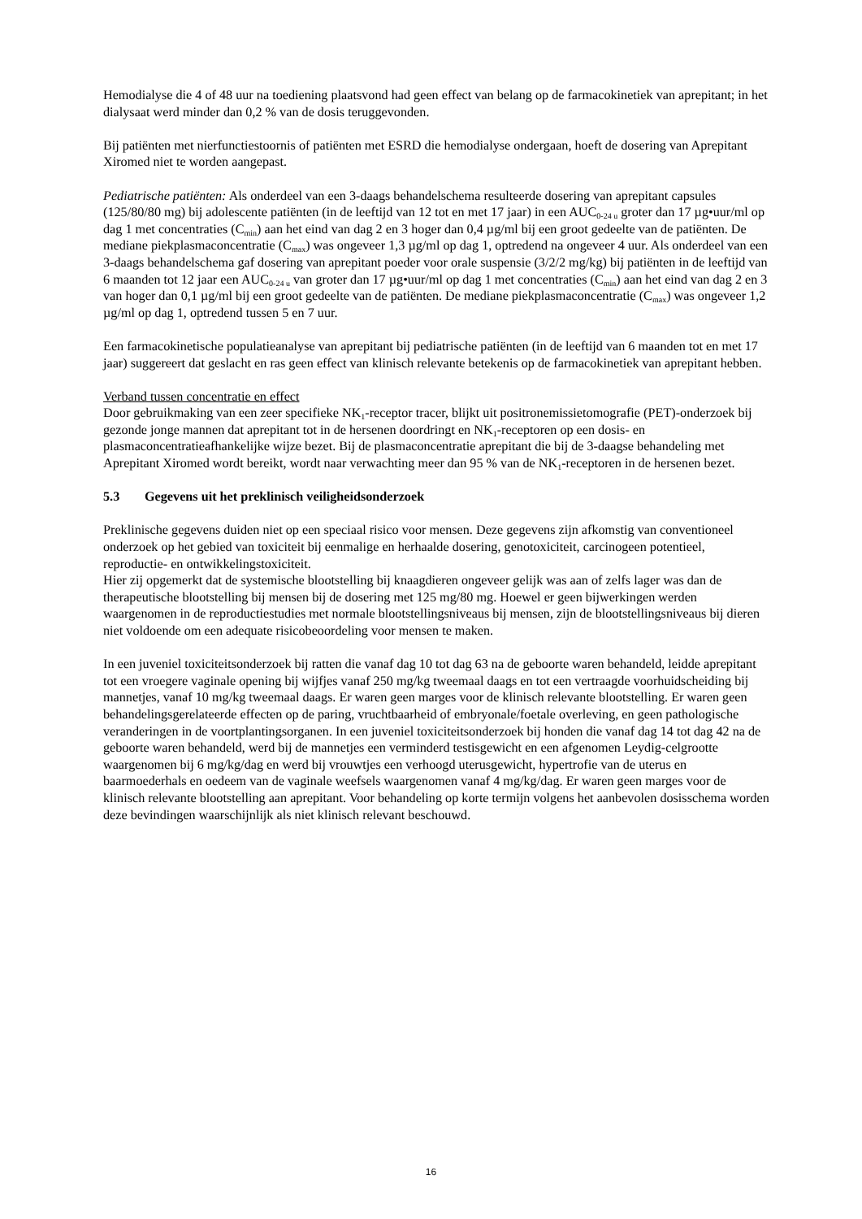Hemodialyse die 4 of 48 uur na toediening plaatsvond had geen effect van belang op de farmacokinetiek van aprepitant; in het dialysaat werd minder dan 0,2 % van de dosis teruggevonden.
Bij patiënten met nierfunctiestoornis of patiënten met ESRD die hemodialyse ondergaan, hoeft de dosering van Aprepitant Xiromed niet te worden aangepast.
Pediatrische patiënten: Als onderdeel van een 3-daags behandelschema resulteerde dosering van aprepitant capsules (125/80/80 mg) bij adolescente patiënten (in de leeftijd van 12 tot en met 17 jaar) in een AUC<sub>0-24 u</sub> groter dan 17 µg•uur/ml op dag 1 met concentraties (C<sub>min</sub>) aan het eind van dag 2 en 3 hoger dan 0,4 µg/ml bij een groot gedeelte van de patiënten. De mediane piekplasmaconcentratie (C<sub>max</sub>) was ongeveer 1,3 µg/ml op dag 1, optredend na ongeveer 4 uur. Als onderdeel van een 3-daags behandelschema gaf dosering van aprepitant poeder voor orale suspensie (3/2/2 mg/kg) bij patiënten in de leeftijd van 6 maanden tot 12 jaar een AUC<sub>0-24 u</sub> van groter dan 17 µg•uur/ml op dag 1 met concentraties (C<sub>min</sub>) aan het eind van dag 2 en 3 van hoger dan 0,1 µg/ml bij een groot gedeelte van de patiënten. De mediane piekplasmaconcentratie (C<sub>max</sub>) was ongeveer 1,2 µg/ml op dag 1, optredend tussen 5 en 7 uur.
Een farmacokinetische populatieanalyse van aprepitant bij pediatrische patiënten (in de leeftijd van 6 maanden tot en met 17 jaar) suggereert dat geslacht en ras geen effect van klinisch relevante betekenis op de farmacokinetiek van aprepitant hebben.
Verband tussen concentratie en effect
Door gebruikmaking van een zeer specifieke NK<sub>1</sub>-receptor tracer, blijkt uit positronemissietomografie (PET)-onderzoek bij gezonde jonge mannen dat aprepitant tot in de hersenen doordringt en NK<sub>1</sub>-receptoren op een dosis- en plasmaconcentratieafhankelijke wijze bezet. Bij de plasmaconcentratie aprepitant die bij de 3-daagse behandeling met Aprepitant Xiromed wordt bereikt, wordt naar verwachting meer dan 95 % van de NK<sub>1</sub>-receptoren in de hersenen bezet.
5.3 Gegevens uit het preklinisch veiligheidsonderzoek
Preklinische gegevens duiden niet op een speciaal risico voor mensen. Deze gegevens zijn afkomstig van conventioneel onderzoek op het gebied van toxiciteit bij eenmalige en herhaalde dosering, genotoxiciteit, carcinogeen potentieel, reproductie- en ontwikkelingstoxiciteit.
Hier zij opgemerkt dat de systemische blootstelling bij knaagdieren ongeveer gelijk was aan of zelfs lager was dan de therapeutische blootstelling bij mensen bij de dosering met 125 mg/80 mg. Hoewel er geen bijwerkingen werden waargenomen in de reproductiestudies met normale blootstellingsniveaus bij mensen, zijn de blootstellingsniveaus bij dieren niet voldoende om een adequate risicobeoordeling voor mensen te maken.
In een juveniel toxiciteitsonderzoek bij ratten die vanaf dag 10 tot dag 63 na de geboorte waren behandeld, leidde aprepitant tot een vroegere vaginale opening bij wijfjes vanaf 250 mg/kg tweemaal daags en tot een vertraagde voorhuidscheiding bij mannetjes, vanaf 10 mg/kg tweemaal daags. Er waren geen marges voor de klinisch relevante blootstelling. Er waren geen behandelingsgerelateerde effecten op de paring, vruchtbaarheid of embryonale/foetale overleving, en geen pathologische veranderingen in de voortplantingsorganen. In een juveniel toxiciteitsonderzoek bij honden die vanaf dag 14 tot dag 42 na de geboorte waren behandeld, werd bij de mannetjes een verminderd testisgewicht en een afgenomen Leydig-celgrootte waargenomen bij 6 mg/kg/dag en werd bij vrouwtjes een verhoogd uterusgewicht, hypertrofie van de uterus en baarmoederhals en oedeem van de vaginale weefsels waargenomen vanaf 4 mg/kg/dag. Er waren geen marges voor de klinisch relevante blootstelling aan aprepitant. Voor behandeling op korte termijn volgens het aanbevolen dosisschema worden deze bevindingen waarschijnlijk als niet klinisch relevant beschouwd.
16